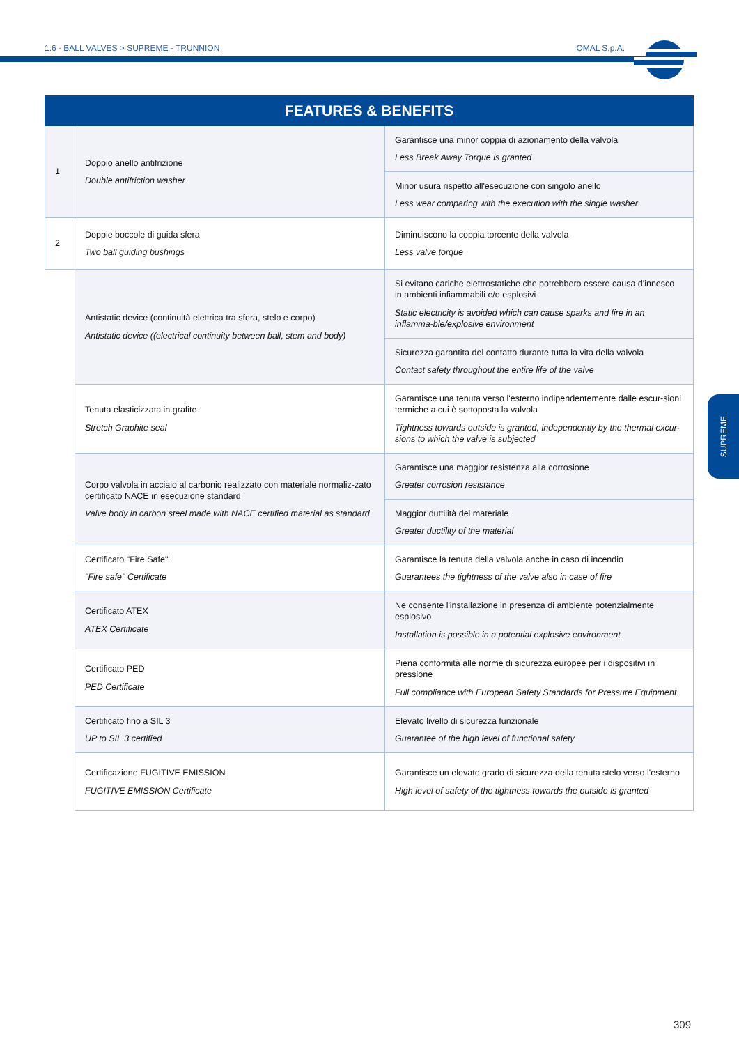1.6 · BALL VALVES > SUPREME - TRUNNION OMAL S.p.A.
SUPREME
| FEATURES & BENEFITS | | |
| --- | --- | --- |
| 1 | Doppio anello antifrizione Double antifriction washer | Garantisce una minor coppia di azionamento della valvola Less Break Away Torque is granted |
| | | Minor usura rispetto all'esecuzione con singolo anello Less wear comparing with the execution with the single washer |
| 2 | Doppie boccole di guida sfera Two ball guiding bushings | Diminuiscono la coppia torcente della valvola Less valve torque |
| | Antistatic device (continuità elettrica tra sfera, stelo e corpo) Antistatic device ((electrical continuity between ball, stem and body) | Si evitano cariche elettrostatiche che potrebbero essere causa d'innesco in ambienti infiammabili e/o esplosivi Static electricity is avoided which can cause sparks and fire in an inflamma-ble/explosive environment |
| | | Sicurezza garantita del contatto durante tutta la vita della valvola Contact safety throughout the entire life of the valve |
| | Tenuta elasticizzata in grafite Stretch Graphite seal | Garantisce una tenuta verso l'esterno indipendentemente dalle escur-sioni termiche a cui è sottoposta la valvola Tightness towards outside is granted, independently by the thermal excur-sions to which the valve is subjected |
| | Corpo valvola in acciaio al carbonio realizzato con materiale normaliz-zato certificato NACE in esecuzione standard Valve body in carbon steel made with NACE certified material as standard | Garantisce una maggior resistenza alla corrosione Greater corrosion resistance |
| | | Maggior duttilità del materiale Greater ductility of the material |
| | Certificato "Fire Safe" "Fire safe" Certificate | Garantisce la tenuta della valvola anche in caso di incendio Guarantees the tightness of the valve also in case of fire |
| | Certificato ATEX ATEX Certificate | Ne consente l'installazione in presenza di ambiente potenzialmente esplosivo Installation is possible in a potential explosive environment |
| | Certificato PED PED Certificate | Piena conformità alle norme di sicurezza europee per i dispositivi in pressione Full compliance with European Safety Standards for Pressure Equipment |
| | Certificato fino a SIL 3 UP to SIL 3 certified | Elevato livello di sicurezza funzionale Guarantee of the high level of functional safety |
| | Certificazione FUGITIVE EMISSION FUGITIVE EMISSION Certificate | Garantisce un elevato grado di sicurezza della tenuta stelo verso l'esterno High level of safety of the tightness towards the outside is granted |
309